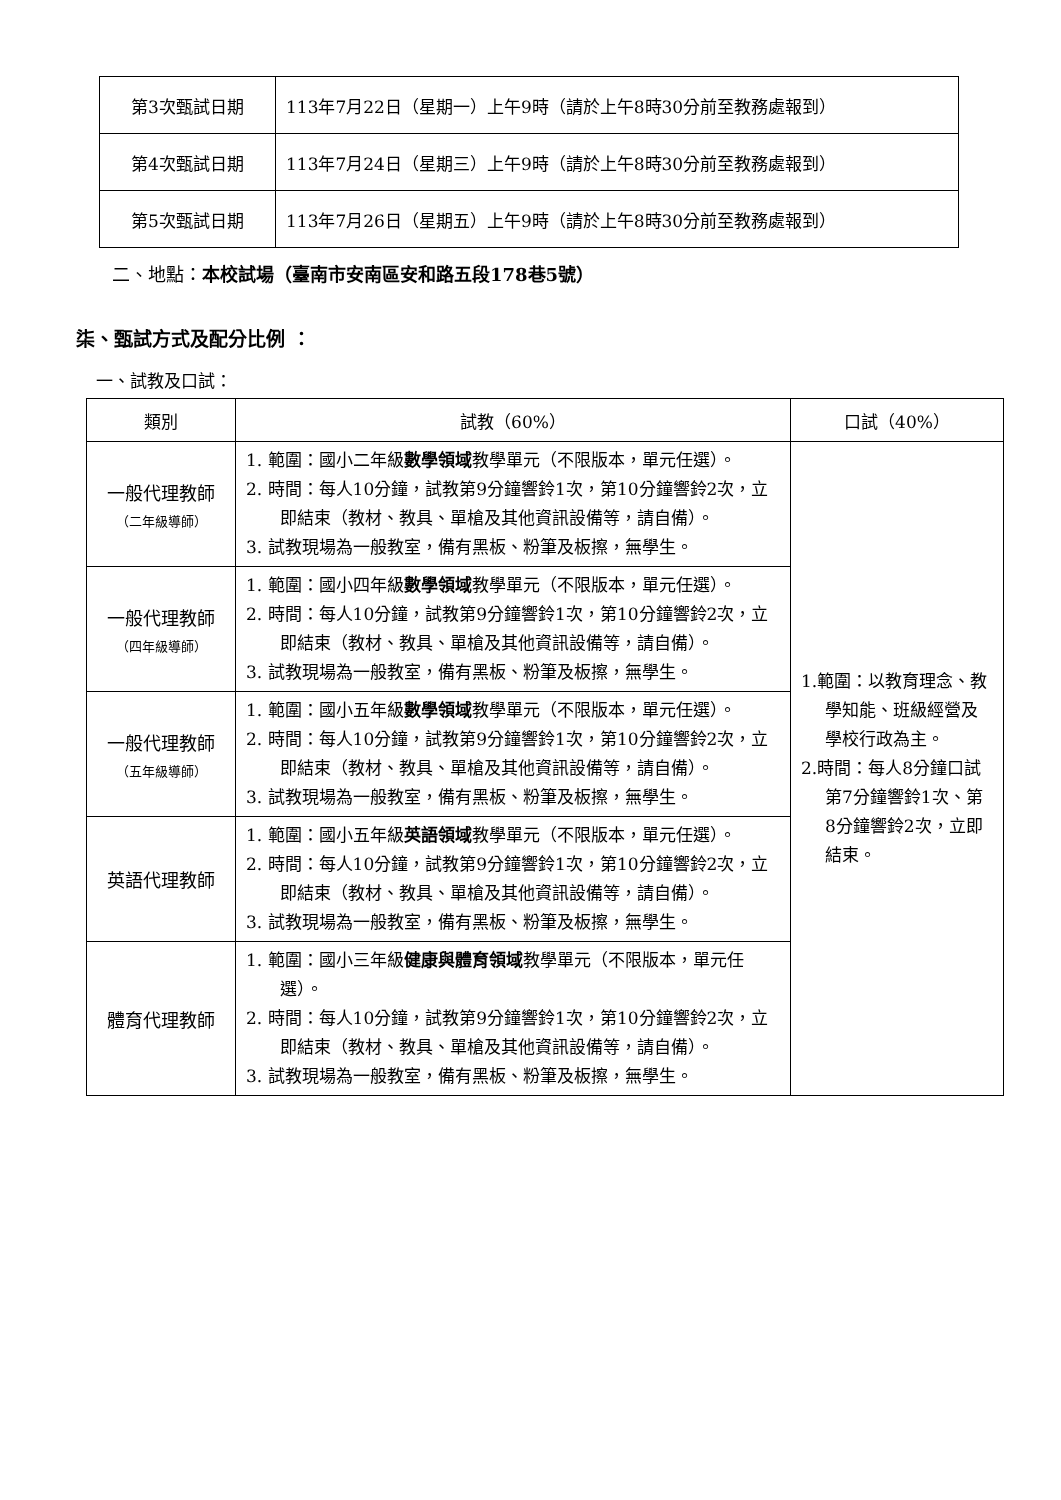| 第3次甄試日期 | 113年7月22日（星期一）上午9時（請於上午8時30分前至教務處報到） |
| 第4次甄試日期 | 113年7月24日（星期三）上午9時（請於上午8時30分前至教務處報到） |
| 第5次甄試日期 | 113年7月26日（星期五）上午9時（請於上午8時30分前至教務處報到） |
二、地點：本校試場（臺南市安南區安和路五段178巷5號）
柒、甄試方式及配分比例 ：
一、試教及口試：
| 類別 | 試教（60%） | 口試（40%） |
| --- | --- | --- |
| 一般代理教師 （二年級導師） | 1. 範圍：國小二年級 數學領域 教學單元（不限版本，單元任選）。 2. 時間：每人10分鐘，試教第9分鐘響鈴1次，第10分鐘響鈴2次，立即結束（教材、教具、單槍及其他資訊設備等，請自備）。 3. 試教現場為一般教室，備有黑板、粉筆及板擦，無學生。 | 1.範圍：以教育理念、教學知能、班級經營及學校行政為主。 2.時間：每人8分鐘口試第7分鐘響鈴1次、第8分鐘響鈴2次，立即結束。 |
| 一般代理教師 （四年級導師） | 1. 範圍：國小四年級 數學領域 教學單元（不限版本，單元任選）。 2. 時間：每人10分鐘，試教第9分鐘響鈴1次，第10分鐘響鈴2次，立即結束（教材、教具、單槍及其他資訊設備等，請自備）。 3. 試教現場為一般教室，備有黑板、粉筆及板擦，無學生。 | |
| 一般代理教師 （五年級導師） | 1. 範圍：國小五年級 數學領域 教學單元（不限版本，單元任選）。 2. 時間：每人10分鐘，試教第9分鐘響鈴1次，第10分鐘響鈴2次，立即結束（教材、教具、單槍及其他資訊設備等，請自備）。 3. 試教現場為一般教室，備有黑板、粉筆及板擦，無學生。 | |
| 英語代理教師 | 1. 範圍：國小五年級 英語領域 教學單元（不限版本，單元任選）。 2. 時間：每人10分鐘，試教第9分鐘響鈴1次，第10分鐘響鈴2次，立即結束（教材、教具、單槍及其他資訊設備等，請自備）。 3. 試教現場為一般教室，備有黑板、粉筆及板擦，無學生。 | |
| 體育代理教師 | 1. 範圍：國小三年級 健康與體育領域 教學單元（不限版本，單元任選）。 2. 時間：每人10分鐘，試教第9分鐘響鈴1次，第10分鐘響鈴2次，立即結束（教材、教具、單槍及其他資訊設備等，請自備）。 3. 試教現場為一般教室，備有黑板、粉筆及板擦，無學生。 | |